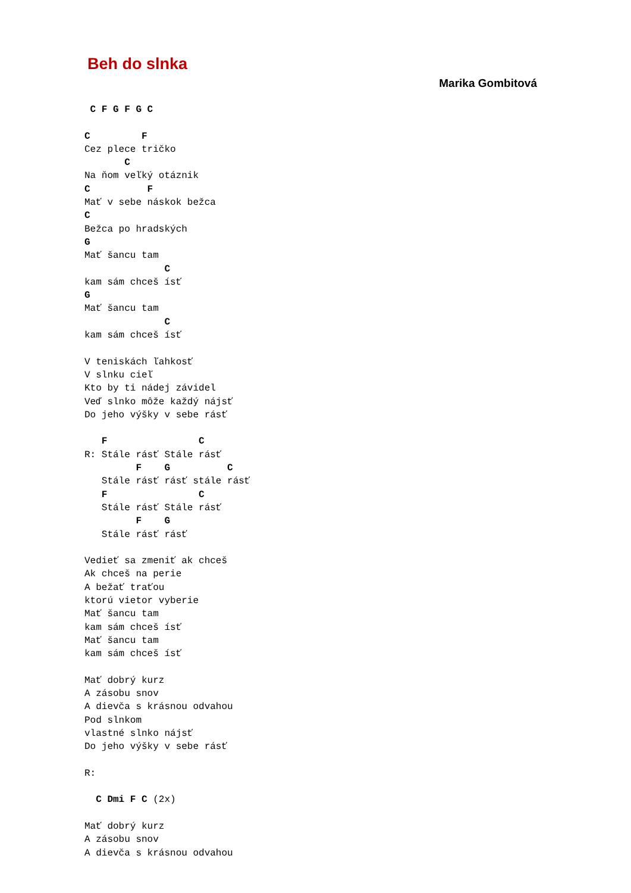Beh do slnka
Marika Gombitová
 C F G F G C

C         F
Cez plece tričko
       C
Na ňom veľký otáznik
C          F
Mať v sebe náskok bežca
C
Bežca po hradských
G
Mať šancu tam
              C
kam sám chceš ísť
G
Mať šancu tam
              C
kam sám chceš ísť

V teniskách ľahkosť
V slnku cieľ
Kto by ti nádej závidel
Veď slnko môže každý nájsť
Do jeho výšky v sebe rásť

   F                C
R: Stále rásť Stále rásť
         F    G          C
   Stále rásť rásť stále rásť
   F                C
   Stále rásť Stále rásť
         F    G
   Stále rásť rásť

Vedieť sa zmeniť ak chceš
Ak chceš na perie
A bežať traťou
ktorú vietor vyberie
Mať šancu tam
kam sám chceš ísť
Mať šancu tam
kam sám chceš ísť

Mať dobrý kurz
A zásobu snov
A dievča s krásnou odvahou
Pod slnkom
vlastné slnko nájsť
Do jeho výšky v sebe rásť

R:

  C Dmi F C (2x)

Mať dobrý kurz
A zásobu snov
A dievča s krásnou odvahou